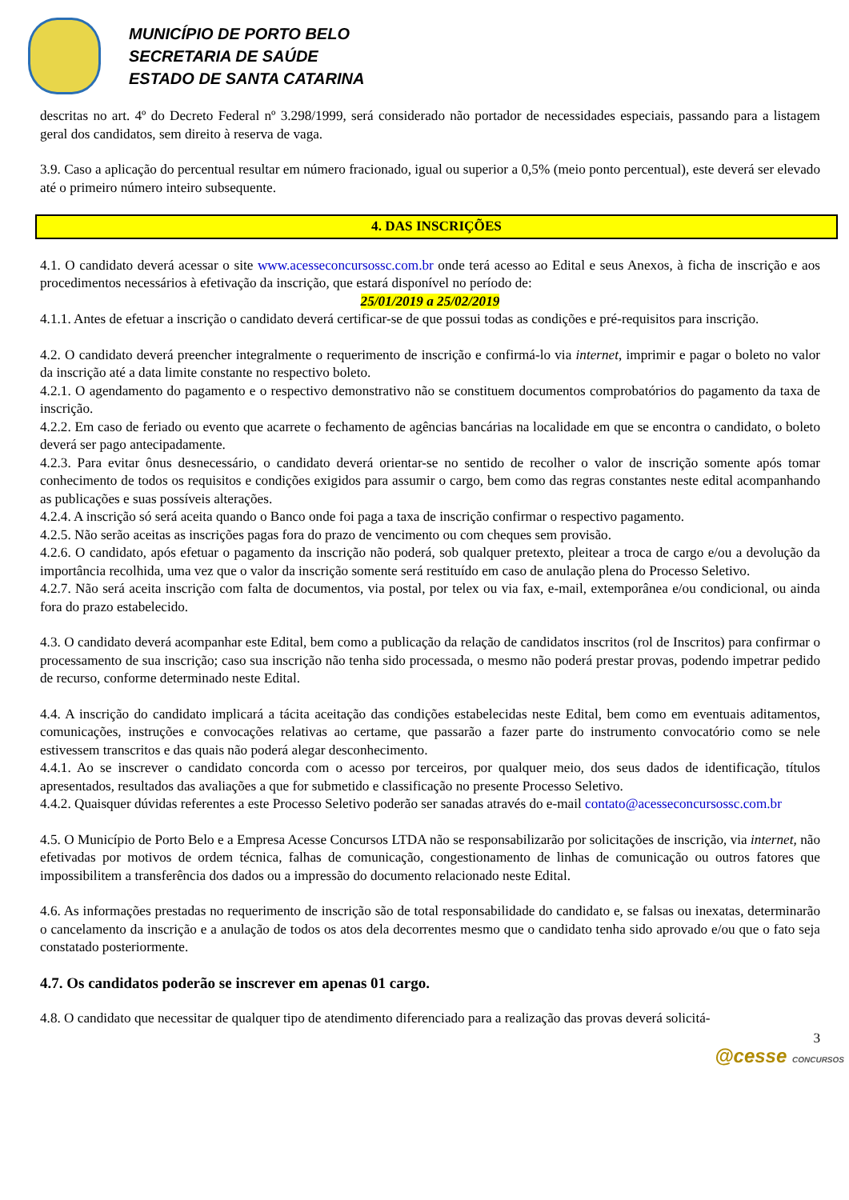MUNICÍPIO DE PORTO BELO
SECRETARIA DE SAÚDE
ESTADO DE SANTA CATARINA
descritas no art. 4º do Decreto Federal nº 3.298/1999, será considerado não portador de necessidades especiais, passando para a listagem geral dos candidatos, sem direito à reserva de vaga.
3.9. Caso a aplicação do percentual resultar em número fracionado, igual ou superior a 0,5% (meio ponto percentual), este deverá ser elevado até o primeiro número inteiro subsequente.
4. DAS INSCRIÇÕES
4.1. O candidato deverá acessar o site www.acesseconcursossc.com.br onde terá acesso ao Edital e seus Anexos, à ficha de inscrição e aos procedimentos necessários à efetivação da inscrição, que estará disponível no período de:
25/01/2019 a 25/02/2019
4.1.1. Antes de efetuar a inscrição o candidato deverá certificar-se de que possui todas as condições e pré-requisitos para inscrição.
4.2. O candidato deverá preencher integralmente o requerimento de inscrição e confirmá-lo via internet, imprimir e pagar o boleto no valor da inscrição até a data limite constante no respectivo boleto.
4.2.1. O agendamento do pagamento e o respectivo demonstrativo não se constituem documentos comprobatórios do pagamento da taxa de inscrição.
4.2.2. Em caso de feriado ou evento que acarrete o fechamento de agências bancárias na localidade em que se encontra o candidato, o boleto deverá ser pago antecipadamente.
4.2.3. Para evitar ônus desnecessário, o candidato deverá orientar-se no sentido de recolher o valor de inscrição somente após tomar conhecimento de todos os requisitos e condições exigidos para assumir o cargo, bem como das regras constantes neste edital acompanhando as publicações e suas possíveis alterações.
4.2.4. A inscrição só será aceita quando o Banco onde foi paga a taxa de inscrição confirmar o respectivo pagamento.
4.2.5. Não serão aceitas as inscrições pagas fora do prazo de vencimento ou com cheques sem provisão.
4.2.6. O candidato, após efetuar o pagamento da inscrição não poderá, sob qualquer pretexto, pleitear a troca de cargo e/ou a devolução da importância recolhida, uma vez que o valor da inscrição somente será restituído em caso de anulação plena do Processo Seletivo.
4.2.7. Não será aceita inscrição com falta de documentos, via postal, por telex ou via fax, e-mail, extemporânea e/ou condicional, ou ainda fora do prazo estabelecido.
4.3. O candidato deverá acompanhar este Edital, bem como a publicação da relação de candidatos inscritos (rol de Inscritos) para confirmar o processamento de sua inscrição; caso sua inscrição não tenha sido processada, o mesmo não poderá prestar provas, podendo impetrar pedido de recurso, conforme determinado neste Edital.
4.4. A inscrição do candidato implicará a tácita aceitação das condições estabelecidas neste Edital, bem como em eventuais aditamentos, comunicações, instruções e convocações relativas ao certame, que passarão a fazer parte do instrumento convocatório como se nele estivessem transcritos e das quais não poderá alegar desconhecimento.
4.4.1. Ao se inscrever o candidato concorda com o acesso por terceiros, por qualquer meio, dos seus dados de identificação, títulos apresentados, resultados das avaliações a que for submetido e classificação no presente Processo Seletivo.
4.4.2. Quaisquer dúvidas referentes a este Processo Seletivo poderão ser sanadas através do e-mail contato@acesseconcursossc.com.br
4.5. O Município de Porto Belo e a Empresa Acesse Concursos LTDA não se responsabilizarão por solicitações de inscrição, via internet, não efetivadas por motivos de ordem técnica, falhas de comunicação, congestionamento de linhas de comunicação ou outros fatores que impossibilitem a transferência dos dados ou a impressão do documento relacionado neste Edital.
4.6. As informações prestadas no requerimento de inscrição são de total responsabilidade do candidato e, se falsas ou inexatas, determinarão o cancelamento da inscrição e a anulação de todos os atos dela decorrentes mesmo que o candidato tenha sido aprovado e/ou que o fato seja constatado posteriormente.
4.7. Os candidatos poderão se inscrever em apenas 01 cargo.
4.8. O candidato que necessitar de qualquer tipo de atendimento diferenciado para a realização das provas deverá solicitá-
3
@cesse CONCURSOS